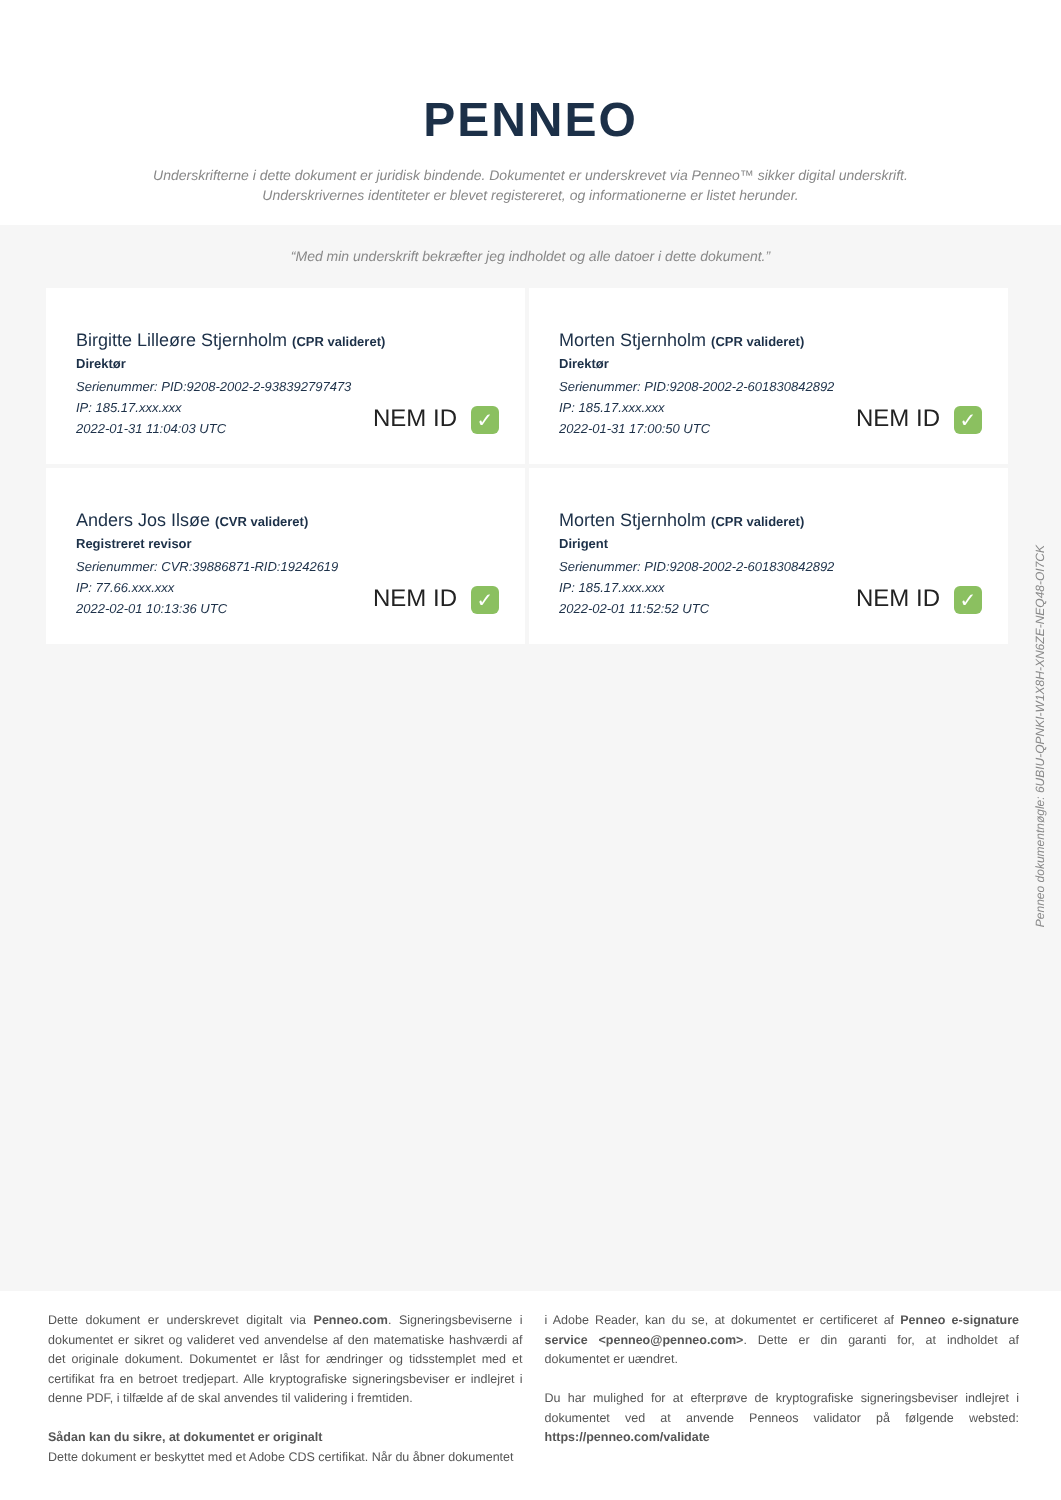PENNEO
Underskrifterne i dette dokument er juridisk bindende. Dokumentet er underskrevet via Penneo™ sikker digital underskrift.
Underskrivernes identiteter er blevet registereret, og informationerne er listet herunder.
“Med min underskrift bekræfter jeg indholdet og alle datoer i dette dokument.”
Birgitte Lilleøre Stjernholm (CPR valideret)
Direktør
Serienummer: PID:9208-2002-2-938392797473
IP: 185.17.xxx.xxx
2022-01-31 11:04:03 UTC
NEM ID ✓
Morten Stjernholm (CPR valideret)
Direktør
Serienummer: PID:9208-2002-2-601830842892
IP: 185.17.xxx.xxx
2022-01-31 17:00:50 UTC
NEM ID ✓
Anders Jos Ilsøe (CVR valideret)
Registreret revisor
Serienummer: CVR:39886871-RID:19242619
IP: 77.66.xxx.xxx
2022-02-01 10:13:36 UTC
NEM ID ✓
Morten Stjernholm (CPR valideret)
Dirigent
Serienummer: PID:9208-2002-2-601830842892
IP: 185.17.xxx.xxx
2022-02-01 11:52:52 UTC
NEM ID ✓
Penneo dokumentnøgle: 6UBIU-QPNKI-W1X8H-XN6ZE-NEQ48-OI7CK
Dette dokument er underskrevet digitalt via Penneo.com. Signeringsbeviserne i dokumentet er sikret og valideret ved anvendelse af den matematiske hashværdi af det originale dokument. Dokumentet er låst for ændringer og tidsstemplet med et certifikat fra en betroet tredjepart. Alle kryptografiske signeringsbeviser er indlejret i denne PDF, i tilfælde af de skal anvendes til validering i fremtiden.
Sådan kan du sikre, at dokumentet er originalt
Dette dokument er beskyttet med et Adobe CDS certifikat. Når du åbner dokumentet
i Adobe Reader, kan du se, at dokumentet er certificeret af Penneo e-signature service <penneo@penneo.com>. Dette er din garanti for, at indholdet af dokumentet er uændret.
Du har mulighed for at efterprøve de kryptografiske signeringsbeviser indlejret i dokumentet ved at anvende Penneos validator på følgende websted: https://penneo.com/validate